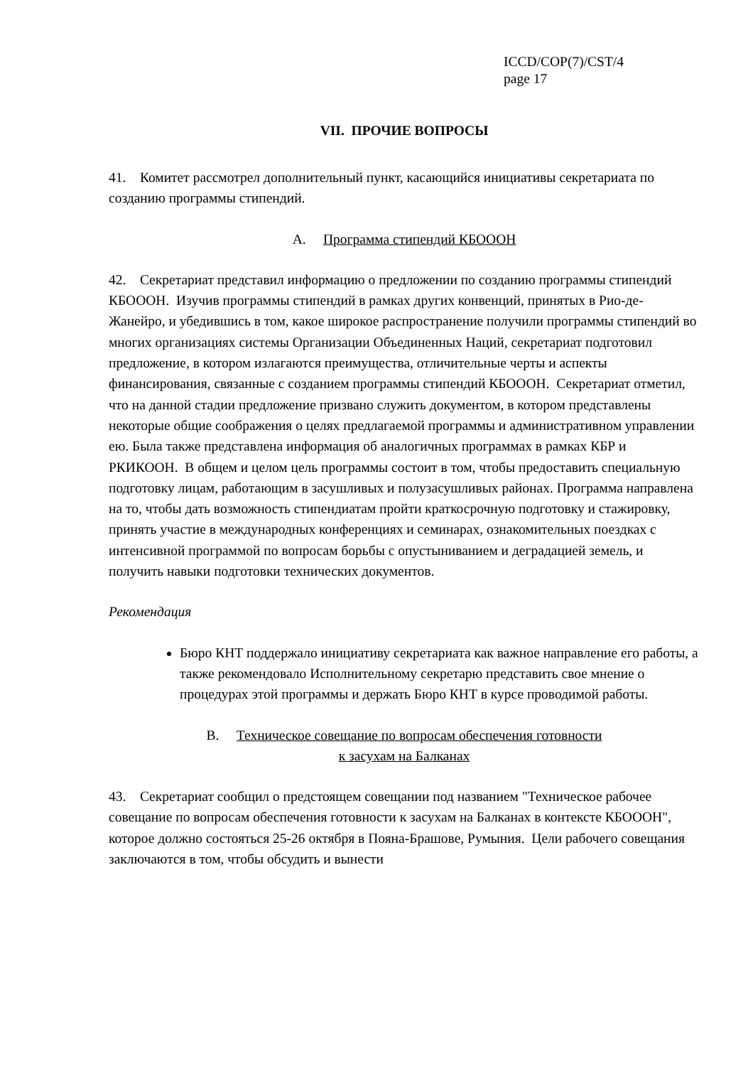ICCD/COP(7)/CST/4
page 17
VII. ПРОЧИЕ ВОПРОСЫ
41. Комитет рассмотрел дополнительный пункт, касающийся инициативы секретариата по созданию программы стипендий.
A. Программа стипендий КБОООН
42. Секретариат представил информацию о предложении по созданию программы стипендий КБОООН. Изучив программы стипендий в рамках других конвенций, принятых в Рио-де-Жанейро, и убедившись в том, какое широкое распространение получили программы стипендий во многих организациях системы Организации Объединенных Наций, секретариат подготовил предложение, в котором излагаются преимущества, отличительные черты и аспекты финансирования, связанные с созданием программы стипендий КБОООН. Секретариат отметил, что на данной стадии предложение призвано служить документом, в котором представлены некоторые общие соображения о целях предлагаемой программы и административном управлении ею. Была также представлена информация об аналогичных программах в рамках КБР и РКИКООН. В общем и целом цель программы состоит в том, чтобы предоставить специальную подготовку лицам, работающим в засушливых и полузасушливых районах. Программа направлена на то, чтобы дать возможность стипендиатам пройти краткосрочную подготовку и стажировку, принять участие в международных конференциях и семинарах, ознакомительных поездках с интенсивной программой по вопросам борьбы с опустыниванием и деградацией земель, и получить навыки подготовки технических документов.
Рекомендация
Бюро КНТ поддержало инициативу секретариата как важное направление его работы, а также рекомендовало Исполнительному секретарю представить свое мнение о процедурах этой программы и держать Бюро КНТ в курсе проводимой работы.
B. Техническое совещание по вопросам обеспечения готовности
к засухам на Балканах
43. Секретариат сообщил о предстоящем совещании под названием "Техническое рабочее совещание по вопросам обеспечения готовности к засухам на Балканах в контексте КБОООН", которое должно состояться 25-26 октября в Пояна-Брашове, Румыния. Цели рабочего совещания заключаются в том, чтобы обсудить и вынести